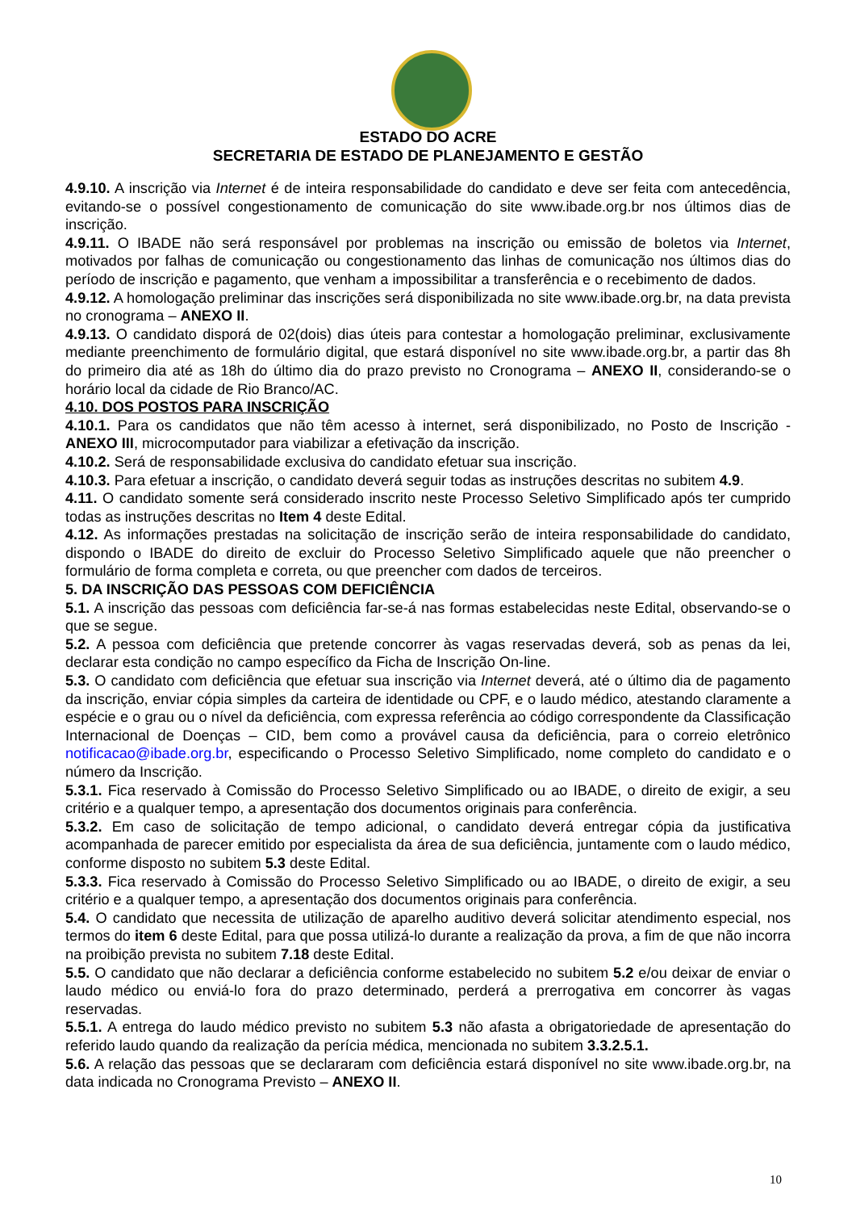ESTADO DO ACRE
SECRETARIA DE ESTADO DE PLANEJAMENTO E GESTÃO
4.9.10. A inscrição via Internet é de inteira responsabilidade do candidato e deve ser feita com antecedência, evitando-se o possível congestionamento de comunicação do site www.ibade.org.br nos últimos dias de inscrição.
4.9.11. O IBADE não será responsável por problemas na inscrição ou emissão de boletos via Internet, motivados por falhas de comunicação ou congestionamento das linhas de comunicação nos últimos dias do período de inscrição e pagamento, que venham a impossibilitar a transferência e o recebimento de dados.
4.9.12. A homologação preliminar das inscrições será disponibilizada no site www.ibade.org.br, na data prevista no cronograma – ANEXO II.
4.9.13. O candidato disporá de 02(dois) dias úteis para contestar a homologação preliminar, exclusivamente mediante preenchimento de formulário digital, que estará disponível no site www.ibade.org.br, a partir das 8h do primeiro dia até as 18h do último dia do prazo previsto no Cronograma – ANEXO II, considerando-se o horário local da cidade de Rio Branco/AC.
4.10. DOS POSTOS PARA INSCRIÇÃO
4.10.1. Para os candidatos que não têm acesso à internet, será disponibilizado, no Posto de Inscrição - ANEXO III, microcomputador para viabilizar a efetivação da inscrição.
4.10.2. Será de responsabilidade exclusiva do candidato efetuar sua inscrição.
4.10.3. Para efetuar a inscrição, o candidato deverá seguir todas as instruções descritas no subitem 4.9.
4.11. O candidato somente será considerado inscrito neste Processo Seletivo Simplificado após ter cumprido todas as instruções descritas no Item 4 deste Edital.
4.12. As informações prestadas na solicitação de inscrição serão de inteira responsabilidade do candidato, dispondo o IBADE do direito de excluir do Processo Seletivo Simplificado aquele que não preencher o formulário de forma completa e correta, ou que preencher com dados de terceiros.
5. DA INSCRIÇÃO DAS PESSOAS COM DEFICIÊNCIA
5.1. A inscrição das pessoas com deficiência far-se-á nas formas estabelecidas neste Edital, observando-se o que se segue.
5.2. A pessoa com deficiência que pretende concorrer às vagas reservadas deverá, sob as penas da lei, declarar esta condição no campo específico da Ficha de Inscrição On-line.
5.3. O candidato com deficiência que efetuar sua inscrição via Internet deverá, até o último dia de pagamento da inscrição, enviar cópia simples da carteira de identidade ou CPF, e o laudo médico, atestando claramente a espécie e o grau ou o nível da deficiência, com expressa referência ao código correspondente da Classificação Internacional de Doenças – CID, bem como a provável causa da deficiência, para o correio eletrônico notificacao@ibade.org.br, especificando o Processo Seletivo Simplificado, nome completo do candidato e o número da Inscrição.
5.3.1. Fica reservado à Comissão do Processo Seletivo Simplificado ou ao IBADE, o direito de exigir, a seu critério e a qualquer tempo, a apresentação dos documentos originais para conferência.
5.3.2. Em caso de solicitação de tempo adicional, o candidato deverá entregar cópia da justificativa acompanhada de parecer emitido por especialista da área de sua deficiência, juntamente com o laudo médico, conforme disposto no subitem 5.3 deste Edital.
5.3.3. Fica reservado à Comissão do Processo Seletivo Simplificado ou ao IBADE, o direito de exigir, a seu critério e a qualquer tempo, a apresentação dos documentos originais para conferência.
5.4. O candidato que necessita de utilização de aparelho auditivo deverá solicitar atendimento especial, nos termos do item 6 deste Edital, para que possa utilizá-lo durante a realização da prova, a fim de que não incorra na proibição prevista no subitem 7.18 deste Edital.
5.5. O candidato que não declarar a deficiência conforme estabelecido no subitem 5.2 e/ou deixar de enviar o laudo médico ou enviá-lo fora do prazo determinado, perderá a prerrogativa em concorrer às vagas reservadas.
5.5.1. A entrega do laudo médico previsto no subitem 5.3 não afasta a obrigatoriedade de apresentação do referido laudo quando da realização da perícia médica, mencionada no subitem 3.3.2.5.1.
5.6. A relação das pessoas que se declararam com deficiência estará disponível no site www.ibade.org.br, na data indicada no Cronograma Previsto – ANEXO II.
10